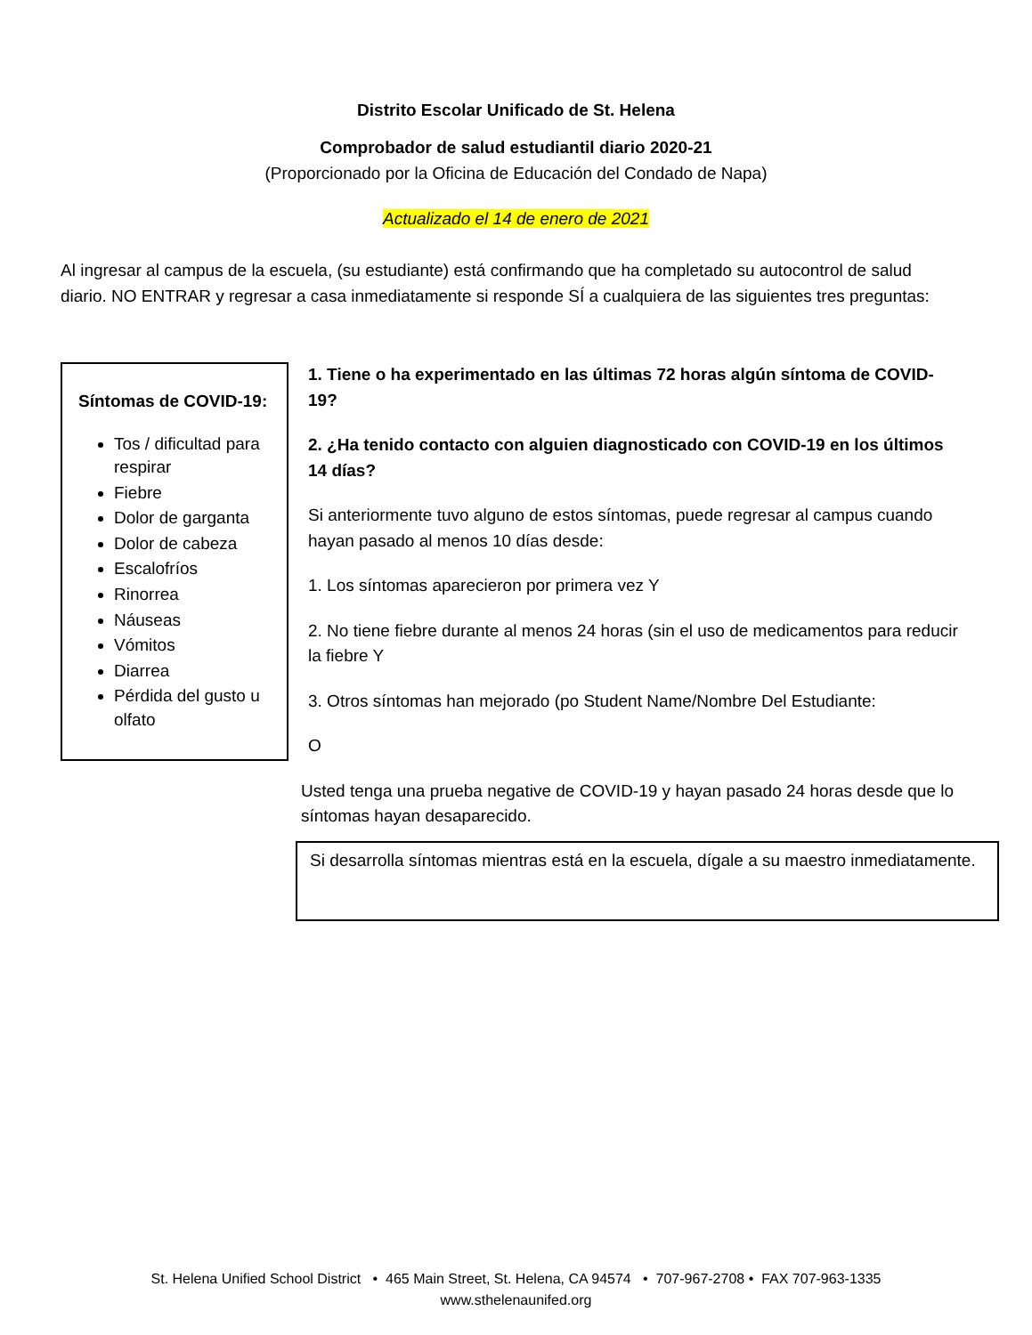Distrito Escolar Unificado de St. Helena
Comprobador de salud estudiantil diario 2020-21
(Proporcionado por la Oficina de Educación del Condado de Napa)
Actualizado el 14 de enero de 2021
Al ingresar al campus de la escuela, (su estudiante) está confirmando que ha completado su autocontrol de salud diario. NO ENTRAR y regresar a casa inmediatamente si responde SÍ a cualquiera de las siguientes tres preguntas:
Síntomas de COVID-19:
Tos / dificultad para respirar
Fiebre
Dolor de garganta
Dolor de cabeza
Escalofríos
Rinorrea
Náuseas
Vómitos
Diarrea
Pérdida del gusto u olfato
1. Tiene o ha experimentado en las últimas 72 horas algún síntoma de COVID-19?
2. ¿Ha tenido contacto con alguien diagnosticado con COVID-19 en los últimos 14 días?
Si anteriormente tuvo alguno de estos síntomas, puede regresar al campus cuando hayan pasado al menos 10 días desde:
1. Los síntomas aparecieron por primera vez Y
2. No tiene fiebre durante al menos 24 horas (sin el uso de medicamentos para reducir la fiebre Y
3. Otros síntomas han mejorado (po Student Name/Nombre Del Estudiante:
O
Usted tenga una prueba negative de COVID-19 y hayan pasado 24 horas desde que lo síntomas hayan desaparecido.
Si desarrolla síntomas mientras está en la escuela, dígale a su maestro inmediatamente.
St. Helena Unified School District • 465 Main Street, St. Helena, CA 94574 • 707-967-2708 • FAX 707-963-1335
www.sthelenaunifed.org